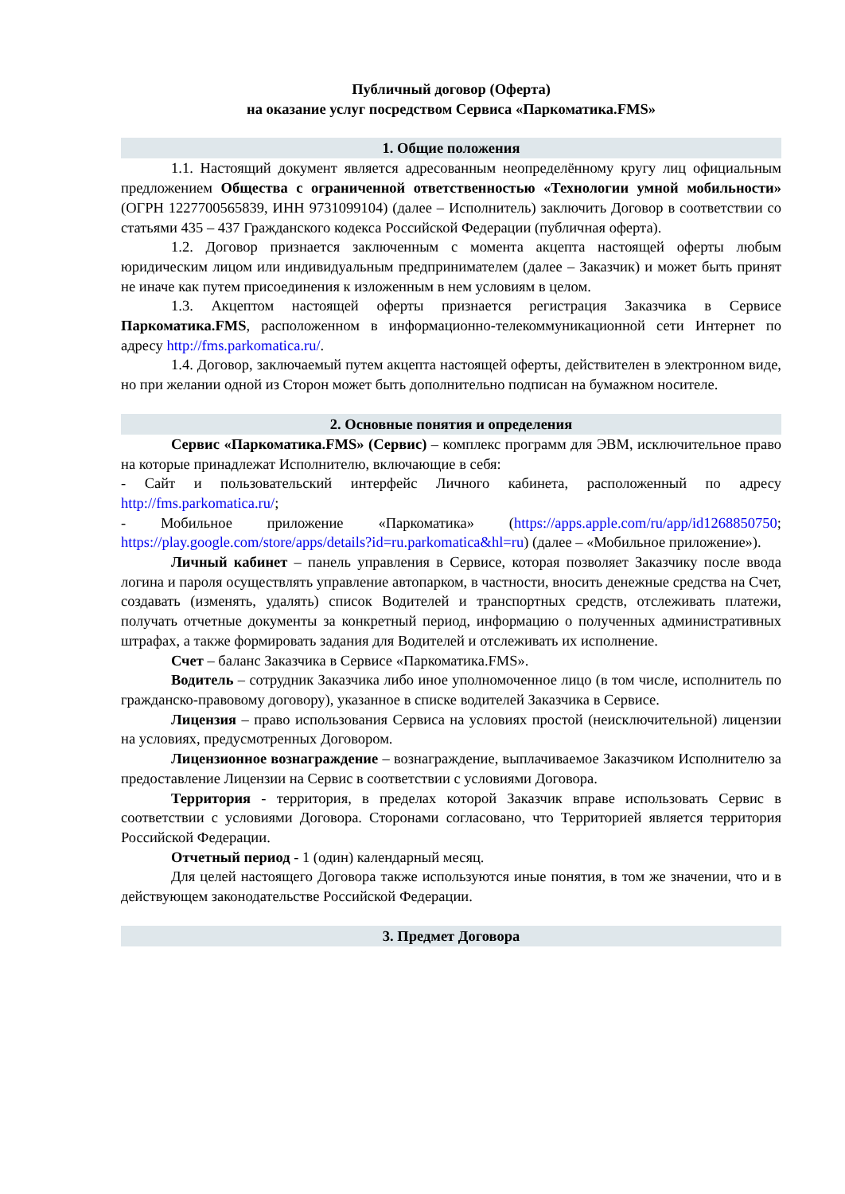Публичный договор (Оферта)
на оказание услуг посредством Сервиса «Паркоматика.FMS»
1. Общие положения
1.1. Настоящий документ является адресованным неопределённому кругу лиц официальным предложением Общества с ограниченной ответственностью «Технологии умной мобильности» (ОГРН 1227700565839, ИНН 9731099104) (далее – Исполнитель) заключить Договор в соответствии со статьями 435 – 437 Гражданского кодекса Российской Федерации (публичная оферта).
1.2. Договор признается заключенным с момента акцепта настоящей оферты любым юридическим лицом или индивидуальным предпринимателем (далее – Заказчик) и может быть принят не иначе как путем присоединения к изложенным в нем условиям в целом.
1.3. Акцептом настоящей оферты признается регистрация Заказчика в Сервисе Паркоматика.FMS, расположенном в информационно-телекоммуникационной сети Интернет по адресу http://fms.parkomatica.ru/.
1.4. Договор, заключаемый путем акцепта настоящей оферты, действителен в электронном виде, но при желании одной из Сторон может быть дополнительно подписан на бумажном носителе.
2. Основные понятия и определения
Сервис «Паркоматика.FMS» (Сервис) – комплекс программ для ЭВМ, исключительное право на которые принадлежат Исполнителю, включающие в себя:
- Сайт и пользовательский интерфейс Личного кабинета, расположенный по адресу http://fms.parkomatica.ru/;
- Мобильное приложение «Паркоматика» (https://apps.apple.com/ru/app/id1268850750; https://play.google.com/store/apps/details?id=ru.parkomatica&hl=ru) (далее – «Мобильное приложение»).
Личный кабинет – панель управления в Сервисе, которая позволяет Заказчику после ввода логина и пароля осуществлять управление автопарком, в частности, вносить денежные средства на Счет, создавать (изменять, удалять) список Водителей и транспортных средств, отслеживать платежи, получать отчетные документы за конкретный период, информацию о полученных административных штрафах, а также формировать задания для Водителей и отслеживать их исполнение.
Счет – баланс Заказчика в Сервисе «Паркоматика.FMS».
Водитель – сотрудник Заказчика либо иное уполномоченное лицо (в том числе, исполнитель по гражданско-правовому договору), указанное в списке водителей Заказчика в Сервисе.
Лицензия – право использования Сервиса на условиях простой (неисключительной) лицензии на условиях, предусмотренных Договором.
Лицензионное вознаграждение – вознаграждение, выплачиваемое Заказчиком Исполнителю за предоставление Лицензии на Сервис в соответствии с условиями Договора.
Территория - территория, в пределах которой Заказчик вправе использовать Сервис в соответствии с условиями Договора. Сторонами согласовано, что Территорией является территория Российской Федерации.
Отчетный период - 1 (один) календарный месяц.
Для целей настоящего Договора также используются иные понятия, в том же значении, что и в действующем законодательстве Российской Федерации.
3. Предмет Договора